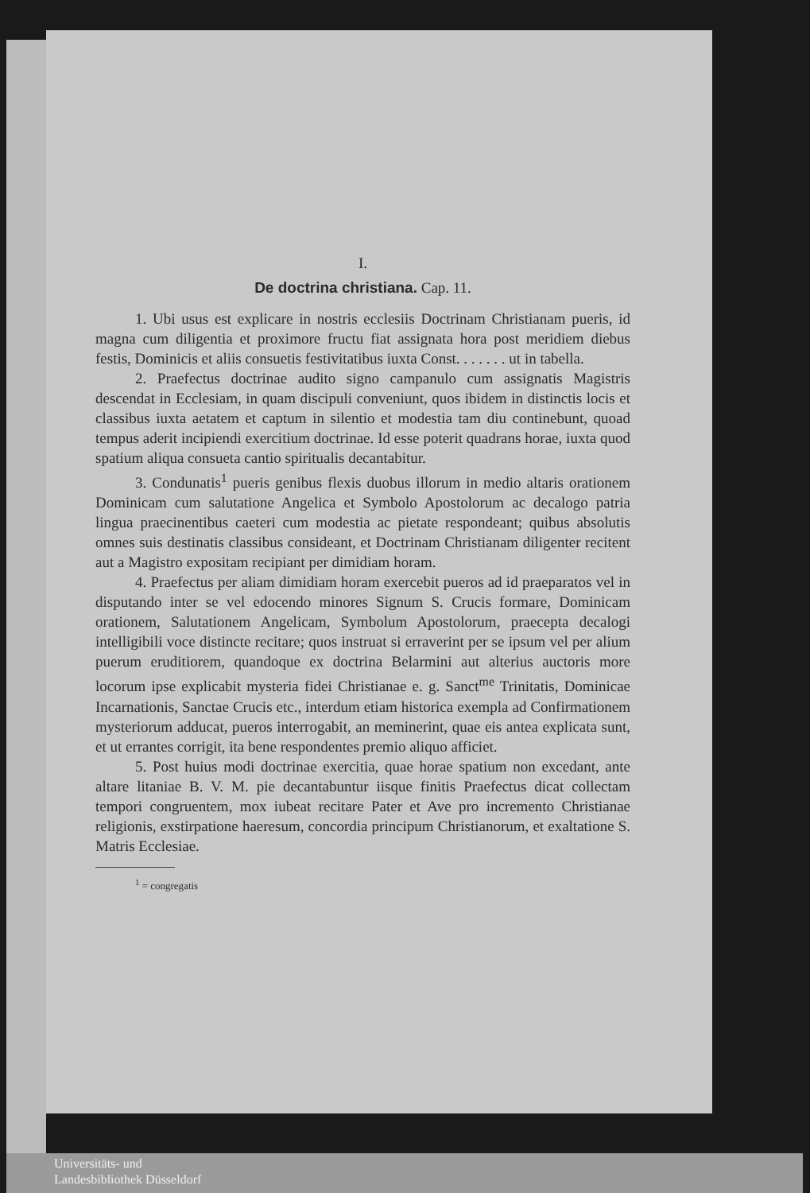I.
De doctrina christiana. Cap. 11.
1. Ubi usus est explicare in nostris ecclesiis Doctrinam Christianam pueris, id magna cum diligentia et proximore fructu fiat assignata hora post meridiem diebus festis, Dominicis et aliis consuetis festivitatibus iuxta Const. . . . . . . ut in tabella.
2. Praefectus doctrinae audito signo campanulo cum assignatis Magistris descendat in Ecclesiam, in quam discipuli conveniunt, quos ibidem in distinctis locis et classibus iuxta aetatem et captum in silentio et modestia tam diu continebunt, quoad tempus aderit incipiendi exercitium doctrinae. Id esse poterit quadrans horae, iuxta quod spatium aliqua consueta cantio spiritualis decantabitur.
3. Condunatis<sup>1</sup> pueris genibus flexis duobus illorum in medio altaris orationem Dominicam cum salutatione Angelica et Symbolo Apostolorum ac decalogo patria lingua praecinentibus caeteri cum modestia ac pietate respondeant; quibus absolutis omnes suis destinatis classibus consideant, et Doctrinam Christianam diligenter recitent aut a Magistro expositam recipiant per dimidiam horam.
4. Praefectus per aliam dimidiam horam exercebit pueros ad id praeparatos vel in disputando inter se vel edocendo minores Signum S. Crucis formare, Dominicam orationem, Salutationem Angelicam, Symbolum Apostolorum, praecepta decalogi intelligibili voce distincte recitare; quos instruat si erraverint per se ipsum vel per alium puerum eruditiorem, quandoque ex doctrina Belarmini aut alterius auctoris more locorum ipse explicabit mysteria fidei Christianae e. g. Sanct<sup>me</sup> Trinitatis, Dominicae Incarnationis, Sanctae Crucis etc., interdum etiam historica exempla ad Confirmationem mysteriorum adducat, pueros interrogabit, an meminerint, quae eis antea explicata sunt, et ut errantes corrigit, ita bene respondentes premio aliquo afficiet.
5. Post huius modi doctrinae exercitia, quae horae spatium non excedant, ante altare litaniae B. V. M. pie decantabuntur iisque finitis Praefectus dicat collectam tempori congruentem, mox iubeat recitare Pater et Ave pro incremento Christianae religionis, exstirpatione haeresum, concordia principum Christianorum, et exaltatione S. Matris Ecclesiae.
<sup>1</sup> = congregatis
Universitäts- und
Landesbibliothek Düsseldorf